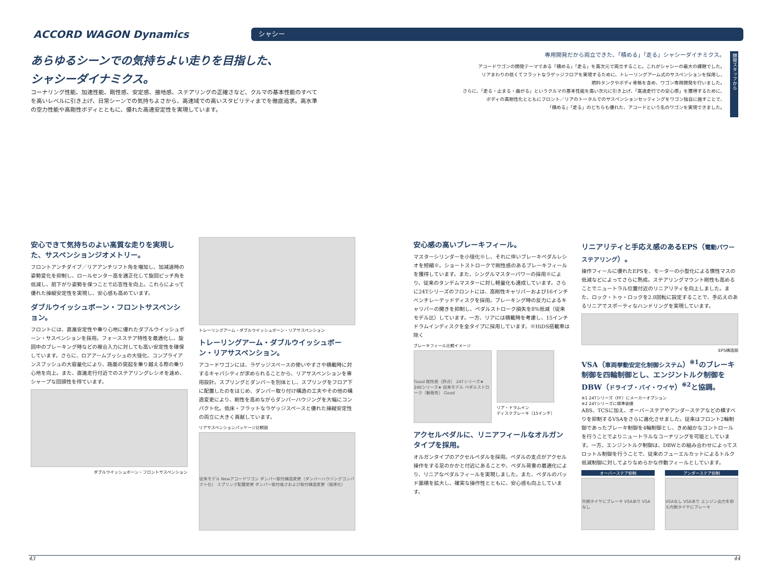ACCORD WAGON Dynamics
シャシー
あらゆるシーンでの気持ちよい走りを目指した、
シャシーダイナミクス。
コーナリング性能、加速性能、剛性感、安定感、接地感、ステアリングの正確さなど、クルマの基本性能のすべてを高いレベルに引き上げ、日常シーンでの気持ちよさから、高速域での高いスタビリティまでを徹底追求。高水準の空力性能や高剛性ボディとともに、優れた高速安定性を実現しています。
専用開発だから両立できた、「積める」「走る」シャシーダイナミクス。
アコードワゴンの開発テーマである「積める」「走る」を高次元で両立すること。これがシャシーの最大の課題でした。
リアまわりの低くてフラットなラゲッジフロアを実現するために、トレーリングアーム式のサスペンションを採用し、
燃料タンクやボディ骨格を含め、ワゴン専用開発を行いました。
さらに、「走る・止まる・曲がる」というクルマの基本性能を高い次元に引き上げ、「高速走行での安心感」を獲得するために、
ボディの高剛性化とともにフロント／リアのトータルでのサスペンションセッティングをワゴン独自に施すことで、
「積める」「走る」のどちらも優れた、アコードという名のワゴンを実現できました。
開発スタッフから
安心できて気持ちのよい高質な走りを実現した、サスペンションジオメトリー。
フロントアンチダイブ／リアアンチリフト角を増加し、加減速時の姿勢変化を抑制し、ロールセンター高を適正化して旋回ピッチ角を低減し、前下がり姿勢を保つことで応答性を向上。これらによって優れた操縦安定性を実現し、安心感も高めています。
ダブルウイッシュボーン・フロントサスペンション。
フロントには、直進安定性や乗り心地に優れたダブルウイッシュボーン・サスペンションを採用。フォースステア特性を最適化し、旋回中のブレーキング時などの複合入力に対しても高い安定性を確保しています。さらに、ロアアームブッシュの大径化、コンプライアンスブッシュの大容量化により、路面の突起を乗り越える際の乗り心地を向上。また、直進走行付近でのステアリングレシオを速め、シャープな回頭性を得ています。
ダブルウイッシュボーン・フロントサスペンション
トレーリングアーム・ダブルウイッシュボーン・リアサスペンション
トレーリングアーム・ダブルウイッシュボーン・リアサスペンション。
アコードワゴンには、ラゲッジスペースの使いやすさや積載時に対するキャパシティが求められることから、リアサスペンションを専用設計。スプリングとダンパーを別体とし、スプリングをフロア下に配置したのをはじめ、ダンパー取り付け構造の工夫やその他の構造変更により、剛性を高めながらダンパーハウジングを大幅にコンパクト化。低床・フラットなラゲッジスペースと優れた操縦安定性の両立に大きく貢献しています。
リアサスペンションパッケージ比較図
従来モデル Newアコードワゴン ダンパー取付構造変更（ダンパーハウジングコンパクト化） スプリング配置変更 ダンパー取付高さおよび取付構造変更（低床化）
安心感の高いブレーキフィール。
マスターシリンダーを小径化※し、それに伴いブレーキペダルレシオを短縮※。ショートストロークで剛性感のあるブレーキフィールを獲得しています。また、シングルマスターパワーの採用※により、従来のタンデムマスターに対し軽量化も達成しています。さらに24Tシリーズのフロントには、高剛性キャリパーおよび16インチベンチレーテッドディスクを採用。ブレーキング時の反力によるキャリパーの開きを抑制し、ペダルストローク損失を8%低減（従来モデル比）しています。一方、リアには積載時を考慮し、15インチドラムインディスクを全タイプに採用しています。※HiDS搭載車は除く
ブレーキフィール比較イメージ
Good 剛性感（評点） 24Tシリーズ★ 24Eシリーズ★ 従来モデル ペダルストローク（動剛性） Good
リア・ドラムイン
ディスクブレーキ（15インチ）
アクセルペダルに、リニアフィールなオルガンタイプを採用。
オルガンタイプのアクセルペダルを採用。ペダルの支点がアクセル操作をする足のかかと付近にあることや、ペダル荷重の最適化により、リニアなペダルフィールを実現しました。また、ペダルのパッド面積を拡大し、確実な操作性とともに、安心感も向上しています。
リニアリティと手応え感のあるEPS（電動パワーステアリング）。
操作フィールに優れたEPSを、モーターの小型化による慣性マスの低減などによってさらに熟成。ステアリングマウント剛性も高めることでニュートラル位置付近のリニアリティを向上しました。また、ロック・トゥ・ロックを2.8回転に設定することで、手応えのあるリニアでスポーティなハンドリングを実現しています。
EPS構造図
VSA（車両挙動安定化制御システム）<sup>※1</sup>のブレーキ制御を四輪制御とし、エンジントルク制御をDBW（ドライブ・バイ・ワイヤ）<sup>※2</sup>と協調。
※1 24Tシリーズ〈FF〉にメーカーオプション
※2 24Tシリーズに標準装備
ABS、TCSに加え、オーバーステアやアンダーステアなどの横すべりを抑制するVSAをさらに進化させました。従来はフロント2輪制御であったブレーキ制御を4輪制御とし、きめ細かなコントロールを行うことでよりニュートラルなコーナリングを可能としています。一方、エンジントルク制御は、DBWとの組み合わせによってスロットル制御を行うことで、従来のフューエルカットによるトルク低減制御に対してよりなめらかな作動フィールとしています。
オーバーステア抑制
外側タイヤにブレーキ VSAあり VSAなし
アンダーステア抑制
VSAなし VSAあり エンジン出力を抑え内側タイヤにブレーキ
43 44